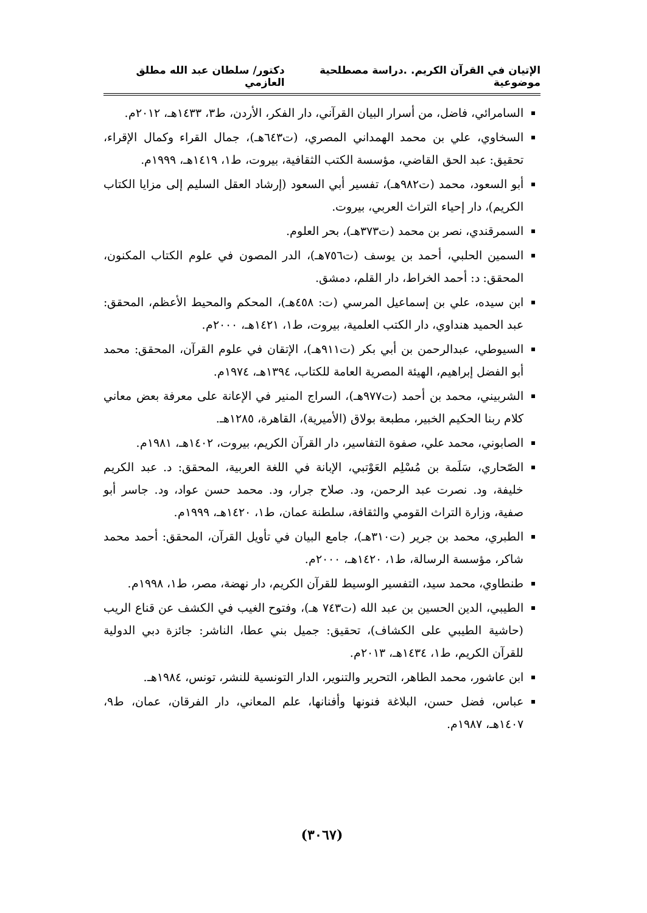الإتيان في القرآن الكريم. .دراسة مصطلحية موضوعية دكتور/ سلطان عبد الله مطلق العازمي
السامرائي، فاضل، من أسرار البيان القرآني، دار الفكر، الأردن، ط٣، ١٤٣٣هـ، ٢٠١٢م.
السخاوي، علي بن محمد الهمداني المصري، (ت٦٤٣هـ)، جمال القراء وكمال الإقراء، تحقيق: عبد الحق القاضي، مؤسسة الكتب الثقافية، بيروت، ط١، ١٤١٩هـ، ١٩٩٩م.
أبو السعود، محمد (ت٩٨٢هـ)، تفسير أبي السعود (إرشاد العقل السليم إلى مزايا الكتاب الكريم)، دار إحياء التراث العربي، بيروت.
السمرقندي، نصر بن محمد (ت٣٧٣هـ)، بحر العلوم.
السمين الحلبي، أحمد بن يوسف (ت٧٥٦هـ)، الدر المصون في علوم الكتاب المكنون، المحقق: د: أحمد الخراط، دار القلم، دمشق.
ابن سيده، علي بن إسماعيل المرسي (ت: ٤٥٨هـ)، المحكم والمحيط الأعظم، المحقق: عبد الحميد هنداوي، دار الكتب العلمية، بيروت، ط١، ١٤٢١هـ، ٢٠٠٠م.
السيوطي، عبدالرحمن بن أبي بكر (ت٩١١هـ)، الإتقان في علوم القرآن، المحقق: محمد أبو الفضل إبراهيم، الهيئة المصرية العامة للكتاب، ١٣٩٤هـ، ١٩٧٤م.
الشربيني، محمد بن أحمد (ت٩٧٧هـ)، السراج المنير في الإعانة على معرفة بعض معاني كلام ربنا الحكيم الخبير، مطبعة بولاق (الأميرية)، القاهرة، ١٢٨٥هـ.
الصابوني، محمد علي، صفوة التفاسير، دار القرآن الكريم، بيروت، ١٤٠٢هـ، ١٩٨١م.
الصّحاري، سَلَمة بن مُسْلِم العَوْتبي، الإبانة في اللغة العربية، المحقق: د. عبد الكريم خليفة، ود. نصرت عبد الرحمن، ود. صلاح جرار، ود. محمد حسن عواد، ود. جاسر أبو صفية، وزارة التراث القومي والثقافة، سلطنة عمان، ط١، ١٤٢٠هـ، ١٩٩٩م.
الطبري، محمد بن جرير (ت٣١٠هـ)، جامع البيان في تأويل القرآن، المحقق: أحمد محمد شاكر، مؤسسة الرسالة، ط١، ١٤٢٠هـ، ٢٠٠٠م.
طنطاوي، محمد سيد، التفسير الوسيط للقرآن الكريم، دار نهضة، مصر، ط١، ١٩٩٨م.
الطيبي، الدين الحسين بن عبد الله (ت٧٤٣ هـ)، وفتوح الغيب في الكشف عن قناع الريب (حاشية الطيبي على الكشاف)، تحقيق: جميل بني عطا، الناشر: جائزة دبي الدولية للقرآن الكريم، ط١، ١٤٣٤هـ، ٢٠١٣م.
ابن عاشور، محمد الطاهر، التحرير والتنوير، الدار التونسية للنشر، تونس، ١٩٨٤هـ.
عباس، فضل حسن، البلاغة فنونها وأفنانها، علم المعاني، دار الفرقان، عمان، ط٩، ١٤٠٧هـ، ١٩٨٧م.
(٣٠٦٧)